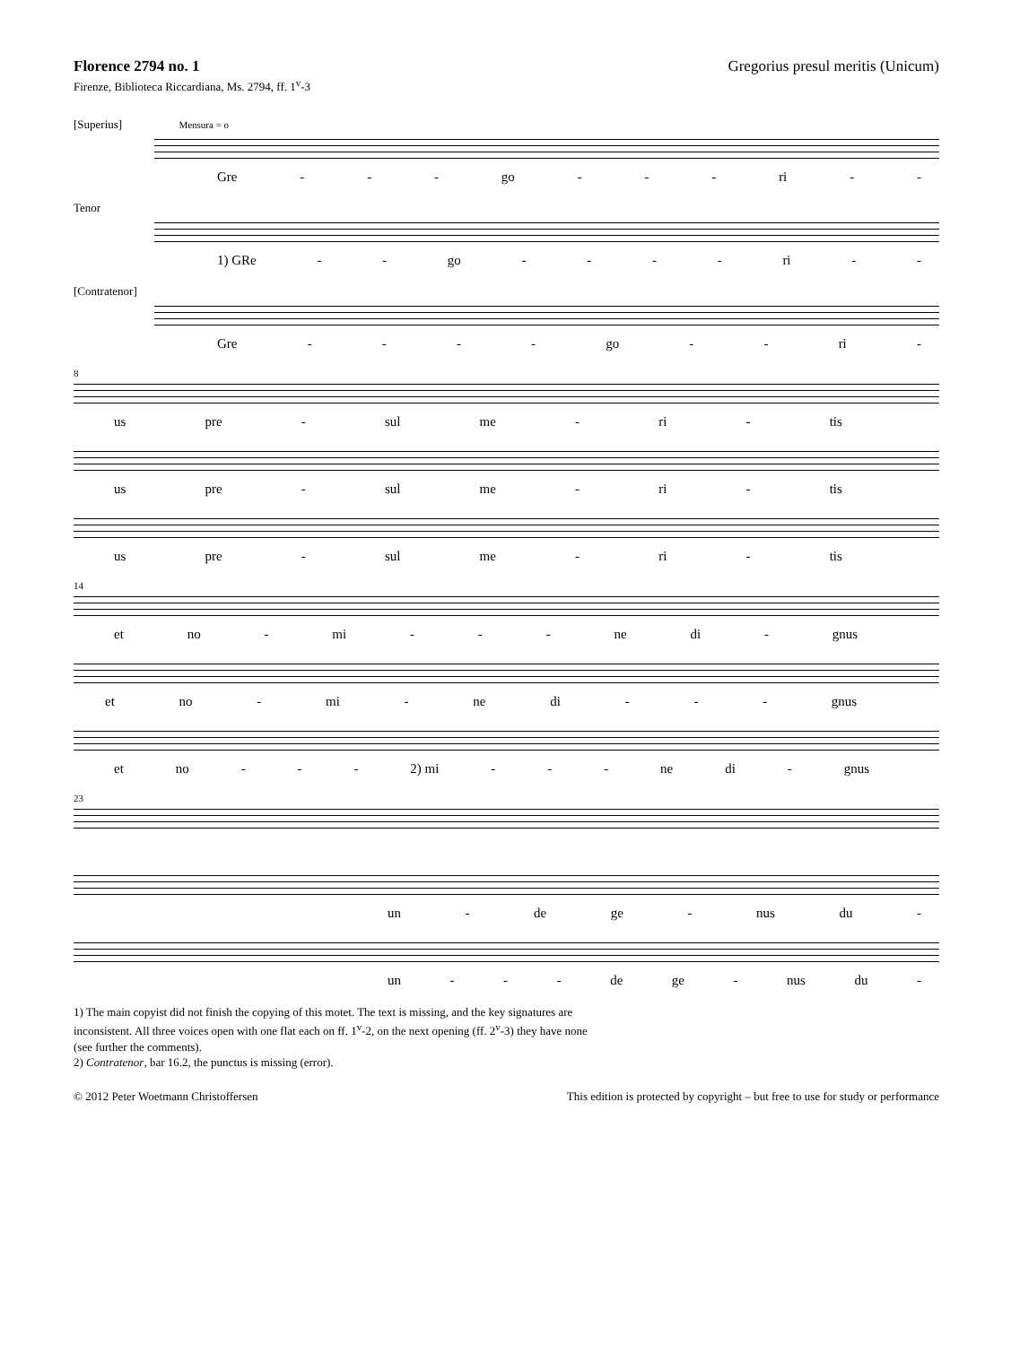Florence 2794 no. 1 Gregorius presul meritis (Unicum)
Firenze, Biblioteca Riccardiana, Ms. 2794, ff. 1<sup>v</sup>-3
[Superius] Mensura = o
Gre - - - go - - - ri - -
Tenor
1) GRe - - go - - - - ri - -
[Contratenor]
Gre - - - - go - - ri -
8
us pre - sul me - ri - tis
us pre - sul me - ri - tis
us pre - sul me - ri - tis
14
et no - mi - - - ne di - gnus
et no - mi - ne di - - - gnus
et no - - - 2) mi - - - ne di - gnus
23
un - de ge - nus du -
un - - - de ge - nus du -
1) The main copyist did not finish the copying of this motet. The text is missing, and the key signatures are
inconsistent. All three voices open with one flat each on ff. 1<sup>v</sup>-2, on the next opening (ff. 2<sup>v</sup>-3) they have none
(see further the comments).
2) Contratenor, bar 16.2, the punctus is missing (error).
© 2012 Peter Woetmann Christoffersen This edition is protected by copyright – but free to use for study or performance